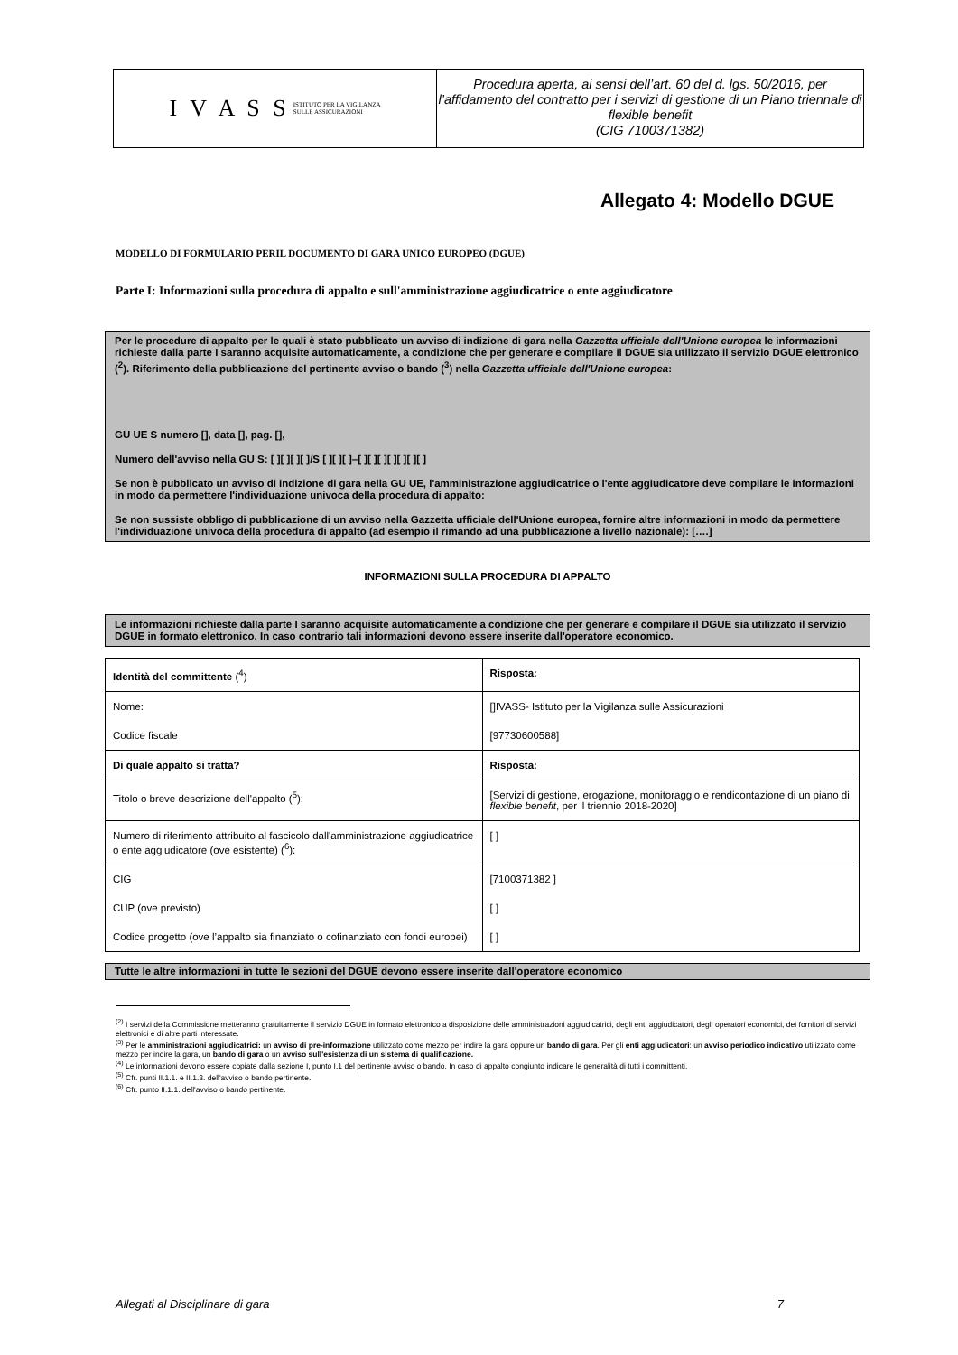I V A S S ISTITUTO PER LA VIGILANZA
SULLE ASSICURAZIONI
Procedura aperta, ai sensi dell’art. 60 del d. lgs. 50/2016, per l’affidamento del contratto per i servizi di gestione di un Piano triennale di flexible benefit
(CIG 7100371382)
Allegato 4: Modello DGUE
MODELLO DI FORMULARIO PERIL DOCUMENTO DI GARA UNICO EUROPEO (DGUE)
Parte I: Informazioni sulla procedura di appalto e sull'amministrazione aggiudicatrice o ente aggiudicatore
Per le procedure di appalto per le quali è stato pubblicato un avviso di indizione di gara nella Gazzetta ufficiale dell'Unione europea le informazioni richieste dalla parte I saranno acquisite automaticamente, a condizione che per generare e compilare il DGUE sia utilizzato il servizio DGUE elettronico (<sup>2</sup>). Riferimento della pubblicazione del pertinente avviso o bando (<sup>3</sup>) nella Gazzetta ufficiale dell'Unione europea:
GU UE S numero [], data [], pag. [],
Numero dell'avviso nella GU S: [ ][ ][ ][ ]/S [ ][ ][ ]–[ ][ ][ ][ ][ ][ ][ ]
Se non è pubblicato un avviso di indizione di gara nella GU UE, l'amministrazione aggiudicatrice o l'ente aggiudicatore deve compilare le informazioni in modo da permettere l'individuazione univoca della procedura di appalto:
Se non sussiste obbligo di pubblicazione di un avviso nella Gazzetta ufficiale dell'Unione europea, fornire altre informazioni in modo da permettere l'individuazione univoca della procedura di appalto (ad esempio il rimando ad una pubblicazione a livello nazionale): [….]
INFORMAZIONI SULLA PROCEDURA DI APPALTO
Le informazioni richieste dalla parte I saranno acquisite automaticamente a condizione che per generare e compilare il DGUE sia utilizzato il servizio DGUE in formato elettronico. In caso contrario tali informazioni devono essere inserite dall'operatore economico.
| Identità del committente (<sup>4</sup>) | Risposta: |
| Nome: | []IVASS- Istituto per la Vigilanza sulle Assicurazioni |
| Codice fiscale | [97730600588] |
| Di quale appalto si tratta? | Risposta: |
| Titolo o breve descrizione dell'appalto (<sup>5</sup>): | [Servizi di gestione, erogazione, monitoraggio e rendicontazione di un piano di flexible benefit , per il triennio 2018-2020] |
| Numero di riferimento attribuito al fascicolo dall'amministrazione aggiudicatrice o ente aggiudicatore (ove esistente) (<sup>6</sup>): | [ ] |
| CIG | [7100371382 ] |
| CUP (ove previsto) | [ ] |
| Codice progetto (ove l’appalto sia finanziato o cofinanziato con fondi europei) | [ ] |
Tutte le altre informazioni in tutte le sezioni del DGUE devono essere inserite dall'operatore economico
<sup>(2)</sup> I servizi della Commissione metteranno gratuitamente il servizio DGUE in formato elettronico a disposizione delle amministrazioni aggiudicatrici, degli enti aggiudicatori, degli operatori economici, dei fornitori di servizi elettronici e di altre parti interessate.
<sup>(3)</sup> Per le amministrazioni aggiudicatrici: un avviso di pre-informazione utilizzato come mezzo per indire la gara oppure un bando di gara. Per gli enti aggiudicatori: un avviso periodico indicativo utilizzato come mezzo per indire la gara, un bando di gara o un avviso sull'esistenza di un sistema di qualificazione.
<sup>(4)</sup> Le informazioni devono essere copiate dalla sezione I, punto I.1 del pertinente avviso o bando. In caso di appalto congiunto indicare le generalità di tutti i committenti.
<sup>(5)</sup> Cfr. punti II.1.1. e II.1.3. dell'avviso o bando pertinente.
<sup>(6)</sup> Cfr. punto II.1.1. dell'avviso o bando pertinente.
Allegati al Disciplinare di gara 7